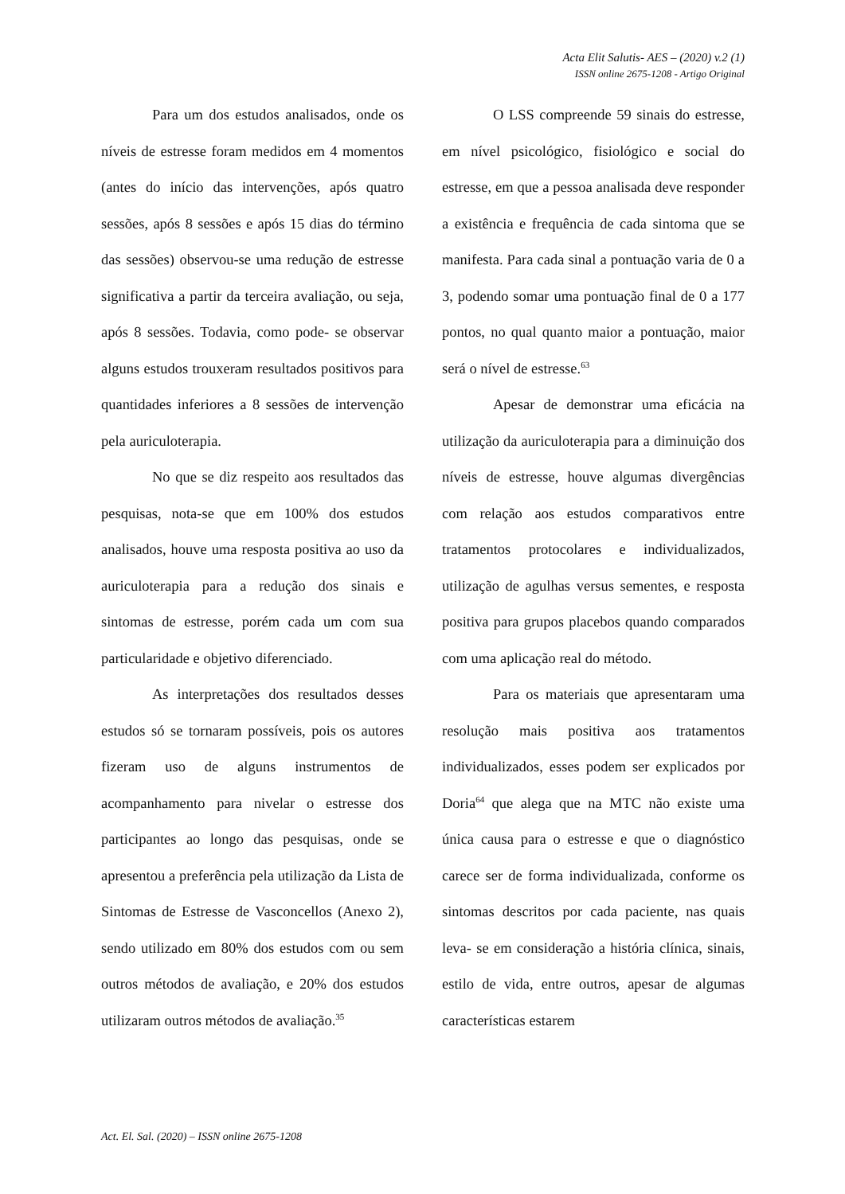Acta Elit Salutis- AES – (2020) v.2 (1)
ISSN online 2675-1208 - Artigo Original
Para um dos estudos analisados, onde os níveis de estresse foram medidos em 4 momentos (antes do início das intervenções, após quatro sessões, após 8 sessões e após 15 dias do término das sessões) observou-se uma redução de estresse significativa a partir da terceira avaliação, ou seja, após 8 sessões. Todavia, como pode- se observar alguns estudos trouxeram resultados positivos para quantidades inferiores a 8 sessões de intervenção pela auriculoterapia.
No que se diz respeito aos resultados das pesquisas, nota-se que em 100% dos estudos analisados, houve uma resposta positiva ao uso da auriculoterapia para a redução dos sinais e sintomas de estresse, porém cada um com sua particularidade e objetivo diferenciado.
As interpretações dos resultados desses estudos só se tornaram possíveis, pois os autores fizeram uso de alguns instrumentos de acompanhamento para nivelar o estresse dos participantes ao longo das pesquisas, onde se apresentou a preferência pela utilização da Lista de Sintomas de Estresse de Vasconcellos (Anexo 2), sendo utilizado em 80% dos estudos com ou sem outros métodos de avaliação, e 20% dos estudos utilizaram outros métodos de avaliação.<sup>35</sup>
O LSS compreende 59 sinais do estresse, em nível psicológico, fisiológico e social do estresse, em que a pessoa analisada deve responder a existência e frequência de cada sintoma que se manifesta. Para cada sinal a pontuação varia de 0 a 3, podendo somar uma pontuação final de 0 a 177 pontos, no qual quanto maior a pontuação, maior será o nível de estresse.<sup>63</sup>
Apesar de demonstrar uma eficácia na utilização da auriculoterapia para a diminuição dos níveis de estresse, houve algumas divergências com relação aos estudos comparativos entre tratamentos protocolares e individualizados, utilização de agulhas versus sementes, e resposta positiva para grupos placebos quando comparados com uma aplicação real do método.
Para os materiais que apresentaram uma resolução mais positiva aos tratamentos individualizados, esses podem ser explicados por Doria<sup>64</sup> que alega que na MTC não existe uma única causa para o estresse e que o diagnóstico carece ser de forma individualizada, conforme os sintomas descritos por cada paciente, nas quais leva- se em consideração a história clínica, sinais, estilo de vida, entre outros, apesar de algumas características estarem
Act. El. Sal. (2020) – ISSN online 2675-1208